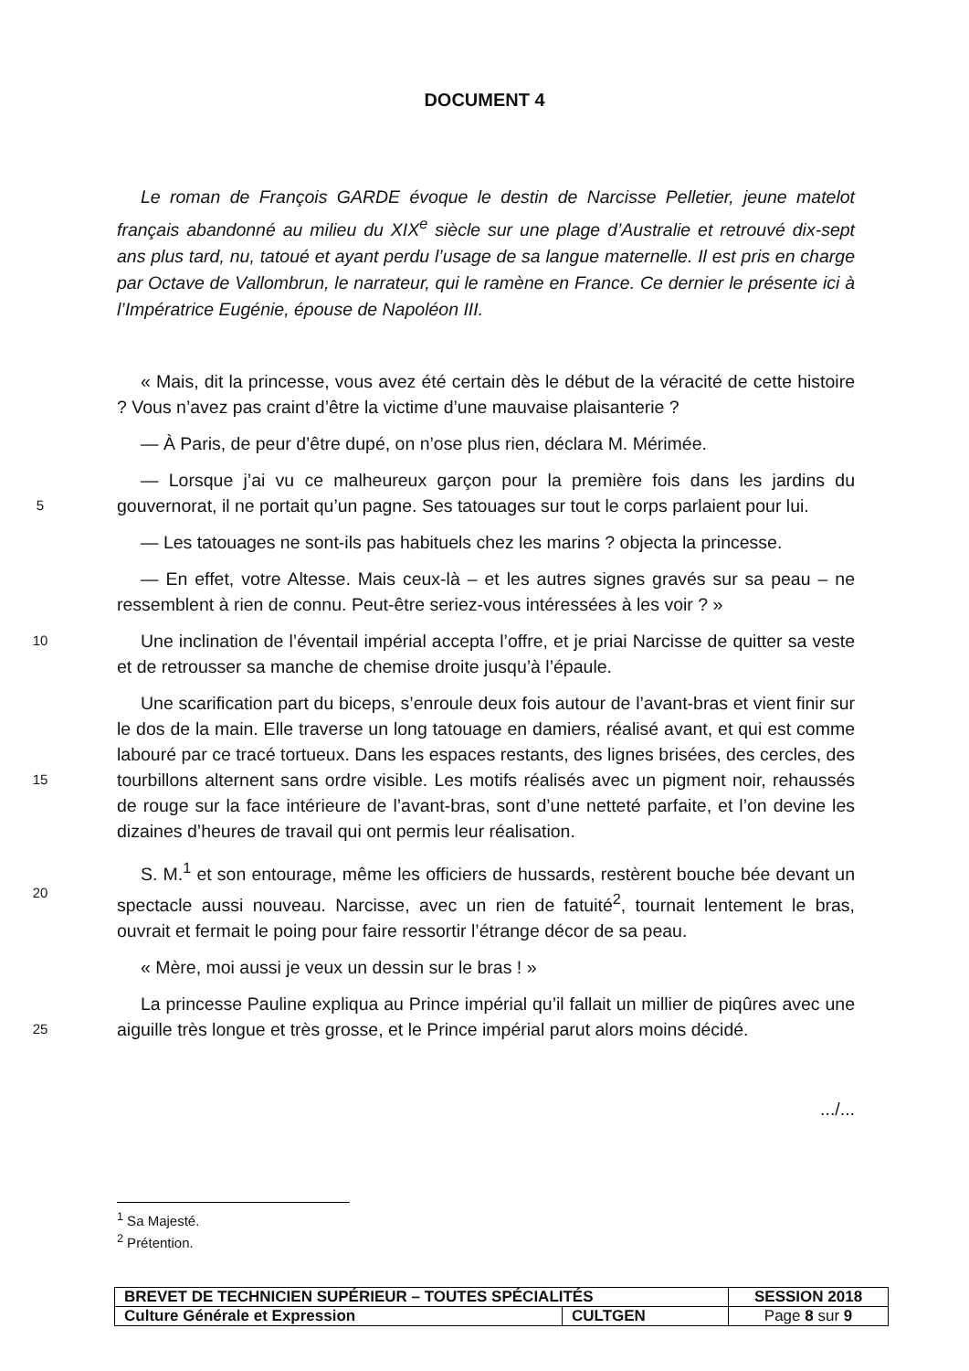DOCUMENT 4
Le roman de François GARDE évoque le destin de Narcisse Pelletier, jeune matelot français abandonné au milieu du XIX<sup>e</sup> siècle sur une plage d’Australie et retrouvé dix-sept ans plus tard, nu, tatoué et ayant perdu l’usage de sa langue maternelle. Il est pris en charge par Octave de Vallombrun, le narrateur, qui le ramène en France. Ce dernier le présente ici à l’Impératrice Eugénie, épouse de Napoléon III.
« Mais, dit la princesse, vous avez été certain dès le début de la véracité de cette histoire ? Vous n’avez pas craint d’être la victime d’une mauvaise plaisanterie ?
— À Paris, de peur d’être dupé, on n’ose plus rien, déclara M. Mérimée.
5
— Lorsque j’ai vu ce malheureux garçon pour la première fois dans les jardins du gouvernorat, il ne portait qu’un pagne. Ses tatouages sur tout le corps parlaient pour lui.
— Les tatouages ne sont-ils pas habituels chez les marins ? objecta la princesse.
— En effet, votre Altesse. Mais ceux-là – et les autres signes gravés sur sa peau – ne ressemblent à rien de connu. Peut-être seriez-vous intéressées à les voir ? »
10
Une inclination de l’éventail impérial accepta l’offre, et je priai Narcisse de quitter sa veste et de retrousser sa manche de chemise droite jusqu’à l’épaule.
15
Une scarification part du biceps, s’enroule deux fois autour de l’avant-bras et vient finir sur le dos de la main. Elle traverse un long tatouage en damiers, réalisé avant, et qui est comme labouré par ce tracé tortueux. Dans les espaces restants, des lignes brisées, des cercles, des tourbillons alternent sans ordre visible. Les motifs réalisés avec un pigment noir, rehaussés de rouge sur la face intérieure de l’avant-bras, sont d’une netteté parfaite, et l’on devine les dizaines d’heures de travail qui ont permis leur réalisation.
20
S. M.<sup>1</sup> et son entourage, même les officiers de hussards, restèrent bouche bée devant un spectacle aussi nouveau. Narcisse, avec un rien de fatuité<sup>2</sup>, tournait lentement le bras, ouvrait et fermait le poing pour faire ressortir l’étrange décor de sa peau.
« Mère, moi aussi je veux un dessin sur le bras ! »
25
La princesse Pauline expliqua au Prince impérial qu’il fallait un millier de piqûres avec une aiguille très longue et très grosse, et le Prince impérial parut alors moins décidé.
.../...
<sup>1</sup> Sa Majesté.
<sup>2</sup> Prétention.
| BREVET DE TECHNICIEN SUPÉRIEUR – TOUTES SPÉCIALITÉS | | SESSION 2018 |
| Culture Générale et Expression | CULTGEN | Page 8 sur 9 |